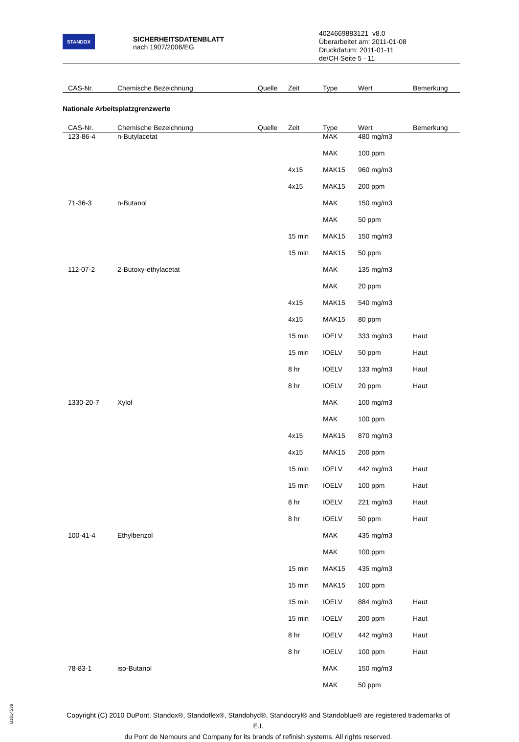STANDOX
SICHERHEITSDATENBLATT
nach 1907/2006/EG
4024669883121 v8.0
Überarbeitet am: 2011-01-08
Druckdatum: 2011-01-11
de/CH Seite 5 - 11
| CAS-Nr. | Chemische Bezeichnung | Quelle | Zeit | Type | Wert | Bemerkung |
| --- | --- | --- | --- | --- | --- | --- |
Nationale Arbeitsplatzgrenzwerte
| CAS-Nr. | Chemische Bezeichnung | Quelle | Zeit | Type | Wert | Bemerkung |
| --- | --- | --- | --- | --- | --- | --- |
| 123-86-4 | n-Butylacetat | | | MAK | 480 mg/m3 | |
| | | | | MAK | 100 ppm | |
| | | | 4x15 | MAK15 | 960 mg/m3 | |
| | | | 4x15 | MAK15 | 200 ppm | |
| 71-36-3 | n-Butanol | | | MAK | 150 mg/m3 | |
| | | | | MAK | 50 ppm | |
| | | | 15 min | MAK15 | 150 mg/m3 | |
| | | | 15 min | MAK15 | 50 ppm | |
| 112-07-2 | 2-Butoxy-ethylacetat | | | MAK | 135 mg/m3 | |
| | | | | MAK | 20 ppm | |
| | | | 4x15 | MAK15 | 540 mg/m3 | |
| | | | 4x15 | MAK15 | 80 ppm | |
| | | | 15 min | IOELV | 333 mg/m3 | Haut |
| | | | 15 min | IOELV | 50 ppm | Haut |
| | | | 8 hr | IOELV | 133 mg/m3 | Haut |
| | | | 8 hr | IOELV | 20 ppm | Haut |
| 1330-20-7 | Xylol | | | MAK | 100 mg/m3 | |
| | | | | MAK | 100 ppm | |
| | | | 4x15 | MAK15 | 870 mg/m3 | |
| | | | 4x15 | MAK15 | 200 ppm | |
| | | | 15 min | IOELV | 442 mg/m3 | Haut |
| | | | 15 min | IOELV | 100 ppm | Haut |
| | | | 8 hr | IOELV | 221 mg/m3 | Haut |
| | | | 8 hr | IOELV | 50 ppm | Haut |
| 100-41-4 | Ethylbenzol | | | MAK | 435 mg/m3 | |
| | | | | MAK | 100 ppm | |
| | | | 15 min | MAK15 | 435 mg/m3 | |
| | | | 15 min | MAK15 | 100 ppm | |
| | | | 15 min | IOELV | 884 mg/m3 | Haut |
| | | | 15 min | IOELV | 200 ppm | Haut |
| | | | 8 hr | IOELV | 442 mg/m3 | Haut |
| | | | 8 hr | IOELV | 100 ppm | Haut |
| 78-83-1 | iso-Butanol | | | MAK | 150 mg/m3 | |
| | | | | MAK | 50 ppm | |
B1814538
Copyright (C) 2010 DuPont. Standox®, Standoflex®, Standohyd®, Standocryl® and Standoblue® are registered trademarks of E.I.
du Pont de Nemours and Company for its brands of refinish systems. All rights reserved.